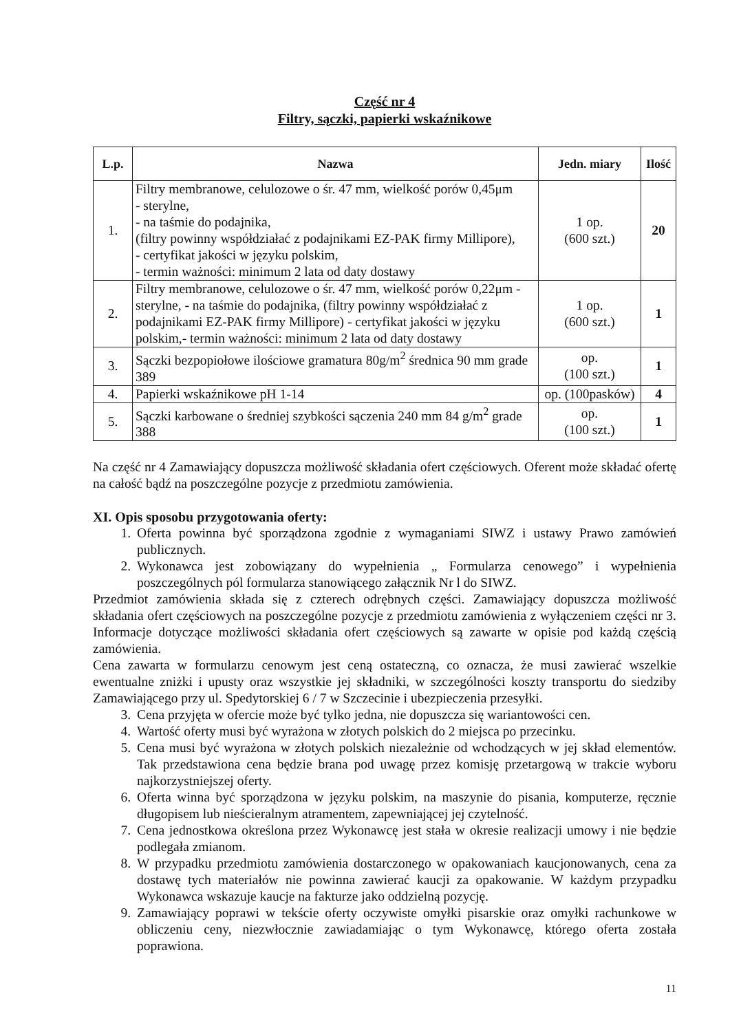Część nr 4
Filtry, sączki, papierki wskaźnikowe
| L.p. | Nazwa | Jedn. miary | Ilość |
| --- | --- | --- | --- |
| 1. | Filtry membranowe, celulozowe o śr. 47 mm, wielkość porów 0,45μm - sterylne, - na taśmie do podajnika, (filtry powinny współdziałać z podajnikami EZ-PAK firmy Millipore), - certyfikat jakości w języku polskim, - termin ważności: minimum 2 lata od daty dostawy | 1 op. (600 szt.) | 20 |
| 2. | Filtry membranowe, celulozowe o śr. 47 mm, wielkość porów 0,22μm - sterylne, - na taśmie do podajnika, (filtry powinny współdziałać z podajnikami EZ-PAK firmy Millipore) - certyfikat jakości w języku polskim,- termin ważności: minimum 2 lata od daty dostawy | 1 op. (600 szt.) | 1 |
| 3. | Sączki bezpopiołowe ilościowe gramatura 80g/m<sup>2</sup> średnica 90 mm grade 389 | op. (100 szt.) | 1 |
| 4. | Papierki wskaźnikowe pH 1-14 | op. (100pasków) | 4 |
| 5. | Sączki karbowane o średniej szybkości sączenia 240 mm 84 g/m<sup>2</sup> grade 388 | op. (100 szt.) | 1 |
Na część nr 4 Zamawiający dopuszcza możliwość składania ofert częściowych. Oferent może składać ofertę na całość bądź na poszczególne pozycje z przedmiotu zamówienia.
XI. Opis sposobu przygotowania oferty:
1. Oferta powinna być sporządzona zgodnie z wymaganiami SIWZ i ustawy Prawo zamówień publicznych.
2. Wykonawca jest zobowiązany do wypełnienia „ Formularza cenowego” i wypełnienia poszczególnych pól formularza stanowiącego załącznik Nr l do SIWZ.
Przedmiot zamówienia składa się z czterech odrębnych części. Zamawiający dopuszcza możliwość składania ofert częściowych na poszczególne pozycje z przedmiotu zamówienia z wyłączeniem części nr 3. Informacje dotyczące możliwości składania ofert częściowych są zawarte w opisie pod każdą częścią zamówienia.
Cena zawarta w formularzu cenowym jest ceną ostateczną, co oznacza, że musi zawierać wszelkie ewentualne zniżki i upusty oraz wszystkie jej składniki, w szczególności koszty transportu do siedziby Zamawiającego przy ul. Spedytorskiej 6 / 7 w Szczecinie i ubezpieczenia przesyłki.
3. Cena przyjęta w ofercie może być tylko jedna, nie dopuszcza się wariantowości cen.
4. Wartość oferty musi być wyrażona w złotych polskich do 2 miejsca po przecinku.
5. Cena musi być wyrażona w złotych polskich niezależnie od wchodzących w jej skład elementów. Tak przedstawiona cena będzie brana pod uwagę przez komisję przetargową w trakcie wyboru najkorzystniejszej oferty.
6. Oferta winna być sporządzona w języku polskim, na maszynie do pisania, komputerze, ręcznie długopisem lub nieścieralnym atramentem, zapewniającej jej czytelność.
7. Cena jednostkowa określona przez Wykonawcę jest stała w okresie realizacji umowy i nie będzie podlegała zmianom.
8. W przypadku przedmiotu zamówienia dostarczonego w opakowaniach kaucjonowanych, cena za dostawę tych materiałów nie powinna zawierać kaucji za opakowanie. W każdym przypadku Wykonawca wskazuje kaucje na fakturze jako oddzielną pozycję.
9. Zamawiający poprawi w tekście oferty oczywiste omyłki pisarskie oraz omyłki rachunkowe w obliczeniu ceny, niezwłocznie zawiadamiając o tym Wykonawcę, którego oferta została poprawiona.
11